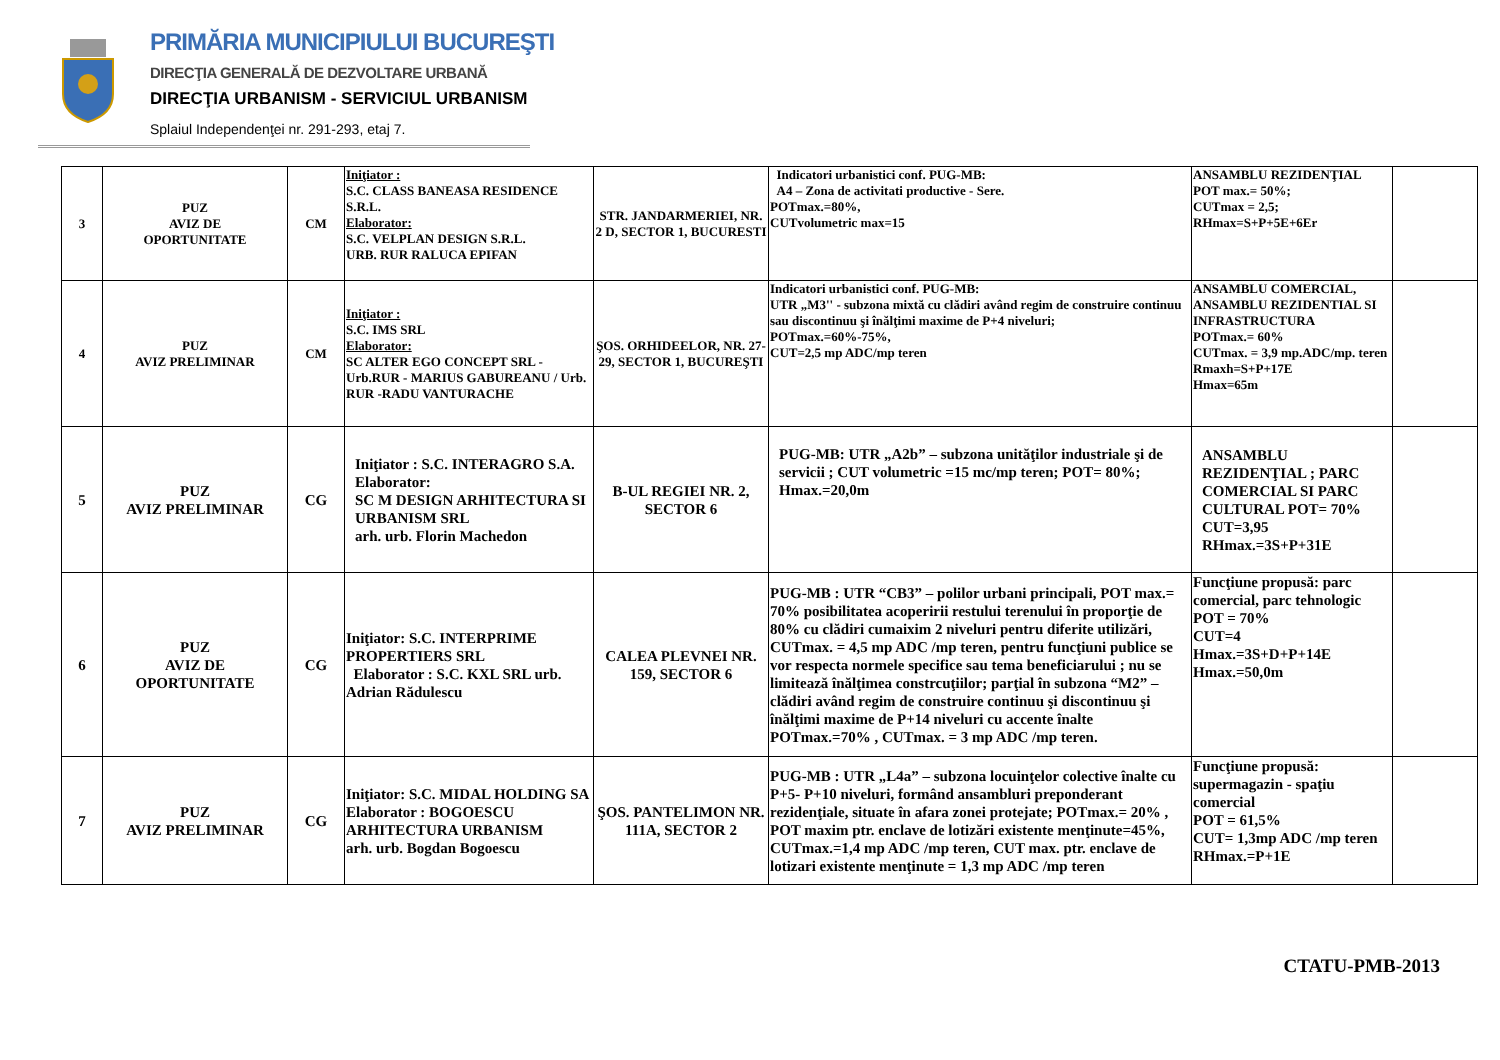PRIMĂRIA MUNICIPIULUI BUCUREŞTI
DIRECŢIA GENERALĂ DE DEZVOLTARE URBANĂ
DIRECŢIA URBANISM - SERVICIUL URBANISM
Splaiul Independenţei nr. 291-293, etaj 7.
| 3 | PUZ AVIZ DE OPORTUNITATE | CM | Iniţiator : S.C. CLASS BANEASA RESIDENCE S.R.L. Elaborator: S.C. VELPLAN DESIGN S.R.L. URB. RUR RALUCA EPIFAN | STR. JANDARMERIEI, NR. 2 D, SECTOR 1, BUCURESTI | Indicatori urbanistici conf. PUG-MB: A4 – Zona de activitati productive - Sere. POTmax.=80%, CUTvolumetric max=15 | ANSAMBLU REZIDENŢIAL POT max.= 50%; CUTmax = 2,5; RHmax=S+P+5E+6Er | |
| 4 | PUZ AVIZ PRELIMINAR | CM | Iniţiator : S.C. IMS SRL Elaborator: SC ALTER EGO CONCEPT SRL - Urb.RUR - MARIUS GABUREANU / Urb. RUR -RADU VANTURACHE | ŞOS. ORHIDEELOR, NR. 27-29, SECTOR 1, BUCUREŞTI | Indicatori urbanistici conf. PUG-MB: UTR „M3'' - subzona mixtă cu clădiri având regim de construire continuu sau discontinuu şi înălţimi maxime de P+4 niveluri; POTmax.=60%-75%, CUT=2,5 mp ADC/mp teren | ANSAMBLU COMERCIAL, ANSAMBLU REZIDENTIAL SI INFRASTRUCTURA POTmax.= 60% CUTmax. = 3,9 mp.ADC/mp. teren Rmaxh=S+P+17E Hmax=65m | |
| 5 | PUZ AVIZ PRELIMINAR | CG | Iniţiator : S.C. INTERAGRO S.A. Elaborator: SC M DESIGN ARHITECTURA SI URBANISM SRL arh. urb. Florin Machedon | B-UL REGIEI NR. 2, SECTOR 6 | PUG-MB: UTR „A2b” – subzona unităţilor industriale şi de servicii ; CUT volumetric =15 mc/mp teren; POT= 80%; Hmax.=20,0m | ANSAMBLU REZIDENŢIAL ; PARC COMERCIAL SI PARC CULTURAL POT= 70% CUT=3,95 RHmax.=3S+P+31E | |
| 6 | PUZ AVIZ DE OPORTUNITATE | CG | Iniţiator: S.C. INTERPRIME PROPERTIERS SRL Elaborator : S.C. KXL SRL urb. Adrian Rădulescu | CALEA PLEVNEI NR. 159, SECTOR 6 | PUG-MB : UTR “CB3” – polilor urbani principali, POT max.= 70% posibilitatea acoperirii restului terenului în proporţie de 80% cu clădiri cumaixim 2 niveluri pentru diferite utilizări, CUTmax. = 4,5 mp ADC /mp teren, pentru funcţiuni publice se vor respecta normele specifice sau tema beneficiarului ; nu se limitează înălţimea constrcuţiilor; parţial în subzona “M2” – clădiri având regim de construire continuu şi discontinuu şi înălţimi maxime de P+14 niveluri cu accente înalte POTmax.=70% , CUTmax. = 3 mp ADC /mp teren. | Funcţiune propusă: parc comercial, parc tehnologic POT = 70% CUT=4 Hmax.=3S+D+P+14E Hmax.=50,0m | |
| 7 | PUZ AVIZ PRELIMINAR | CG | Iniţiator: S.C. MIDAL HOLDING SA Elaborator : BOGOESCU ARHITECTURA URBANISM arh. urb. Bogdan Bogoescu | ŞOS. PANTELIMON NR. 111A, SECTOR 2 | PUG-MB : UTR „L4a” – subzona locuinţelor colective înalte cu P+5- P+10 niveluri, formând ansambluri preponderant rezidenţiale, situate în afara zonei protejate; POTmax.= 20% , POT maxim ptr. enclave de lotizări existente menţinute=45%, CUTmax.=1,4 mp ADC /mp teren, CUT max. ptr. enclave de lotizari existente menţinute = 1,3 mp ADC /mp teren | Funcţiune propusă: supermagazin - spaţiu comercial POT = 61,5% CUT= 1,3mp ADC /mp teren RHmax.=P+1E | |
CTATU-PMB-2013